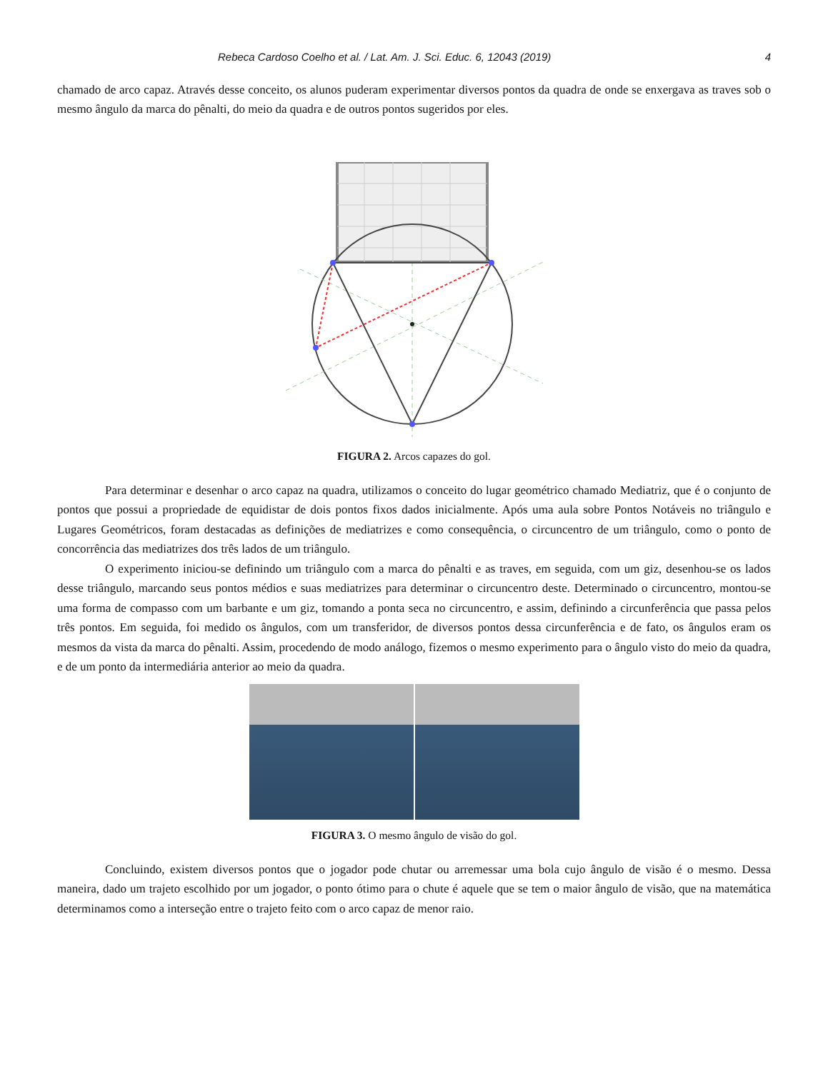Rebeca Cardoso Coelho et al. / Lat. Am. J. Sci. Educ. 6, 12043 (2019) 4
chamado de arco capaz. Através desse conceito, os alunos puderam experimentar diversos pontos da quadra de onde se enxergava as traves sob o mesmo ângulo da marca do pênalti, do meio da quadra e de outros pontos sugeridos por eles.
FIGURA 2. Arcos capazes do gol.
Para determinar e desenhar o arco capaz na quadra, utilizamos o conceito do lugar geométrico chamado Mediatriz, que é o conjunto de pontos que possui a propriedade de equidistar de dois pontos fixos dados inicialmente. Após uma aula sobre Pontos Notáveis no triângulo e Lugares Geométricos, foram destacadas as definições de mediatrizes e como consequência, o circuncentro de um triângulo, como o ponto de concorrência das mediatrizes dos três lados de um triângulo.
O experimento iniciou-se definindo um triângulo com a marca do pênalti e as traves, em seguida, com um giz, desenhou-se os lados desse triângulo, marcando seus pontos médios e suas mediatrizes para determinar o circuncentro deste. Determinado o circuncentro, montou-se uma forma de compasso com um barbante e um giz, tomando a ponta seca no circuncentro, e assim, definindo a circunferência que passa pelos três pontos. Em seguida, foi medido os ângulos, com um transferidor, de diversos pontos dessa circunferência e de fato, os ângulos eram os mesmos da vista da marca do pênalti. Assim, procedendo de modo análogo, fizemos o mesmo experimento para o ângulo visto do meio da quadra, e de um ponto da intermediária anterior ao meio da quadra.
FIGURA 3. O mesmo ângulo de visão do gol.
Concluindo, existem diversos pontos que o jogador pode chutar ou arremessar uma bola cujo ângulo de visão é o mesmo. Dessa maneira, dado um trajeto escolhido por um jogador, o ponto ótimo para o chute é aquele que se tem o maior ângulo de visão, que na matemática determinamos como a interseção entre o trajeto feito com o arco capaz de menor raio.